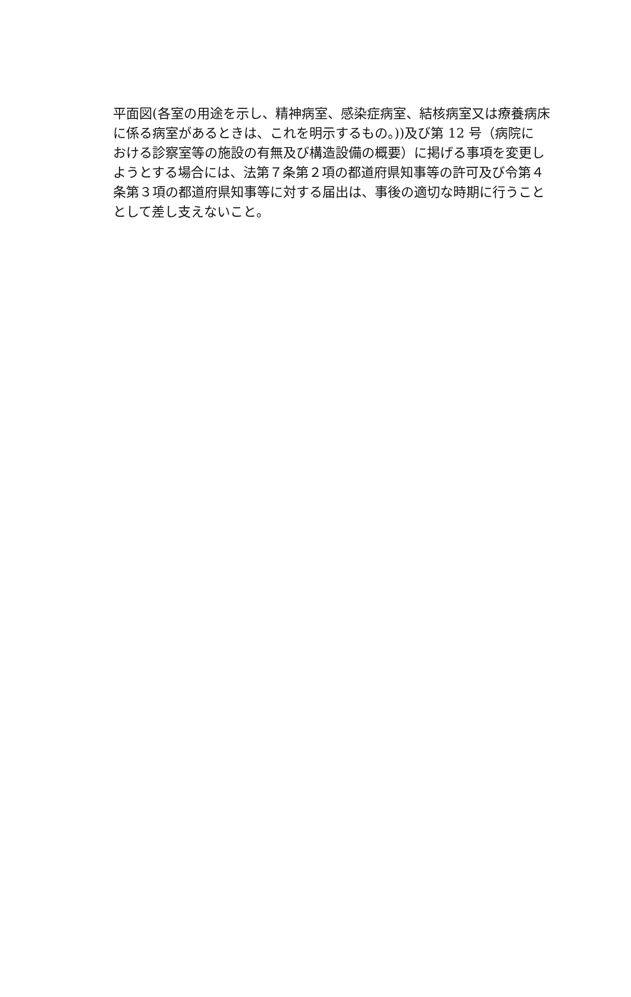平面図(各室の用途を示し、精神病室、感染症病室、結核病室又は療養病床
に係る病室があるときは、これを明示するもの。))及び第 12 号（病院に
おける診察室等の施設の有無及び構造設備の概要）に掲げる事項を変更し
ようとする場合には、法第７条第２項の都道府県知事等の許可及び令第４
条第３項の都道府県知事等に対する届出は、事後の適切な時期に行うこと
として差し支えないこと。